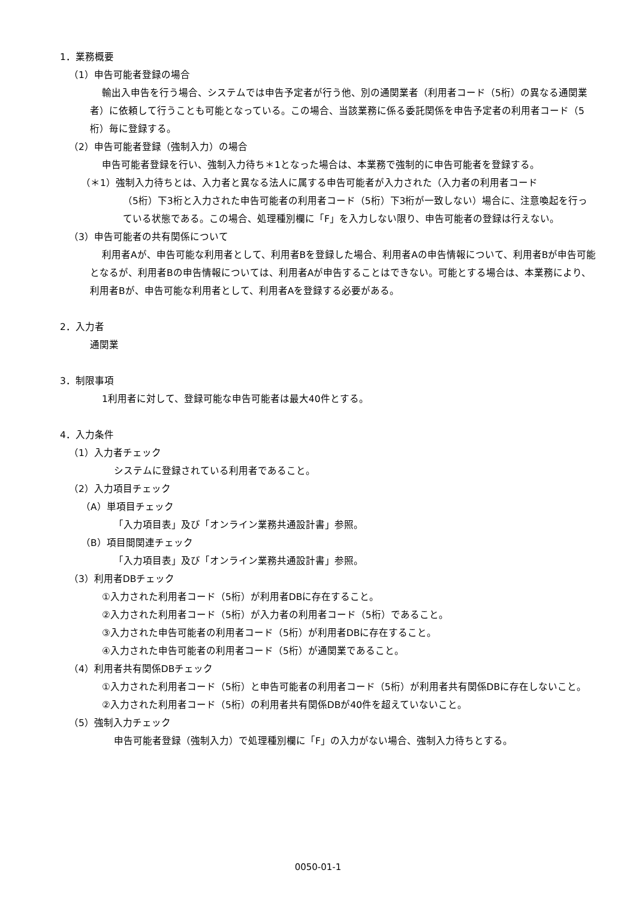1．業務概要
（1）申告可能者登録の場合
輸出入申告を行う場合、システムでは申告予定者が行う他、別の通関業者（利用者コード（5桁）の異なる通関業者）に依頼して行うことも可能となっている。この場合、当該業務に係る委託関係を申告予定者の利用者コード（5桁）毎に登録する。
（2）申告可能者登録（強制入力）の場合
申告可能者登録を行い、強制入力待ち＊1となった場合は、本業務で強制的に申告可能者を登録する。
（＊1）強制入力待ちとは、入力者と異なる法人に属する申告可能者が入力された（入力者の利用者コード
（5桁）下3桁と入力された申告可能者の利用者コード（5桁）下3桁が一致しない）場合に、注意喚起を行っている状態である。この場合、処理種別欄に「F」を入力しない限り、申告可能者の登録は行えない。
（3）申告可能者の共有関係について
利用者Aが、申告可能な利用者として、利用者Bを登録した場合、利用者Aの申告情報について、利用者Bが申告可能となるが、利用者Bの申告情報については、利用者Aが申告することはできない。可能とする場合は、本業務により、利用者Bが、申告可能な利用者として、利用者Aを登録する必要がある。
2．入力者
通関業
3．制限事項
1利用者に対して、登録可能な申告可能者は最大40件とする。
4．入力条件
（1）入力者チェック
システムに登録されている利用者であること。
（2）入力項目チェック
（A）単項目チェック
「入力項目表」及び「オンライン業務共通設計書」参照。
（B）項目間関連チェック
「入力項目表」及び「オンライン業務共通設計書」参照。
（3）利用者DBチェック
①入力された利用者コード（5桁）が利用者DBに存在すること。
②入力された利用者コード（5桁）が入力者の利用者コード（5桁）であること。
③入力された申告可能者の利用者コード（5桁）が利用者DBに存在すること。
④入力された申告可能者の利用者コード（5桁）が通関業であること。
（4）利用者共有関係DBチェック
①入力された利用者コード（5桁）と申告可能者の利用者コード（5桁）が利用者共有関係DBに存在しないこと。
②入力された利用者コード（5桁）の利用者共有関係DBが40件を超えていないこと。
（5）強制入力チェック
申告可能者登録（強制入力）で処理種別欄に「F」の入力がない場合、強制入力待ちとする。
0050-01-1